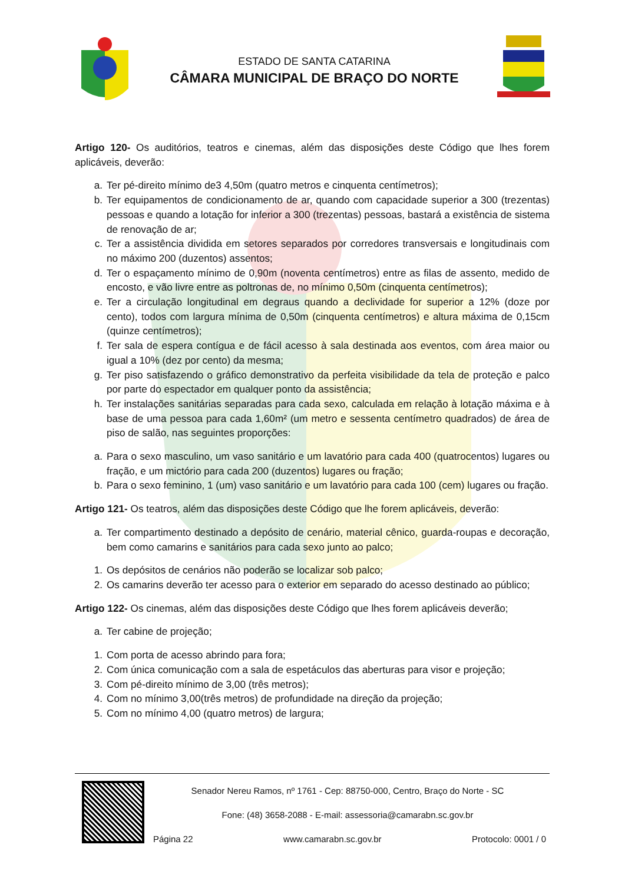ESTADO DE SANTA CATARINA
CÂMARA MUNICIPAL DE BRAÇO DO NORTE
Artigo 120- Os auditórios, teatros e cinemas, além das disposições deste Código que lhes forem aplicáveis, deverão:
a. Ter pé-direito mínimo de3 4,50m (quatro metros e cinquenta centímetros);
b. Ter equipamentos de condicionamento de ar, quando com capacidade superior a 300 (trezentas) pessoas e quando a lotação for inferior a 300 (trezentas) pessoas, bastará a existência de sistema de renovação de ar;
c. Ter a assistência dividida em setores separados por corredores transversais e longitudinais com no máximo 200 (duzentos) assentos;
d. Ter o espaçamento mínimo de 0,90m (noventa centímetros) entre as filas de assento, medido de encosto, e vão livre entre as poltronas de, no mínimo 0,50m (cinquenta centímetros);
e. Ter a circulação longitudinal em degraus quando a declividade for superior a 12% (doze por cento), todos com largura mínima de 0,50m (cinquenta centímetros) e altura máxima de 0,15cm (quinze centímetros);
f. Ter sala de espera contígua e de fácil acesso à sala destinada aos eventos, com área maior ou igual a 10% (dez por cento) da mesma;
g. Ter piso satisfazendo o gráfico demonstrativo da perfeita visibilidade da tela de proteção e palco por parte do espectador em qualquer ponto da assistência;
h. Ter instalações sanitárias separadas para cada sexo, calculada em relação à lotação máxima e à base de uma pessoa para cada 1,60m² (um metro e sessenta centímetro quadrados) de área de piso de salão, nas seguintes proporções:
a. Para o sexo masculino, um vaso sanitário e um lavatório para cada 400 (quatrocentos) lugares ou fração, e um mictório para cada 200 (duzentos) lugares ou fração;
b. Para o sexo feminino, 1 (um) vaso sanitário e um lavatório para cada 100 (cem) lugares ou fração.
Artigo 121- Os teatros, além das disposições deste Código que lhe forem aplicáveis, deverão:
a. Ter compartimento destinado a depósito de cenário, material cênico, guarda-roupas e decoração, bem como camarins e sanitários para cada sexo junto ao palco;
1. Os depósitos de cenários não poderão se localizar sob palco;
2. Os camarins deverão ter acesso para o exterior em separado do acesso destinado ao público;
Artigo 122- Os cinemas, além das disposições deste Código que lhes forem aplicáveis deverão;
a. Ter cabine de projeção;
1. Com porta de acesso abrindo para fora;
2. Com única comunicação com a sala de espetáculos das aberturas para visor e projeção;
3. Com pé-direito mínimo de 3,00 (três metros);
4. Com no mínimo 3,00(três metros) de profundidade na direção da projeção;
5. Com no mínimo 4,00 (quatro metros) de largura;
Senador Nereu Ramos, nº 1761 - Cep: 88750-000, Centro, Braço do Norte - SC
Fone: (48) 3658-2088 - E-mail: assessoria@camarabn.sc.gov.br
Página 22 www.camarabn.sc.gov.br Protocolo: 0001 / 0